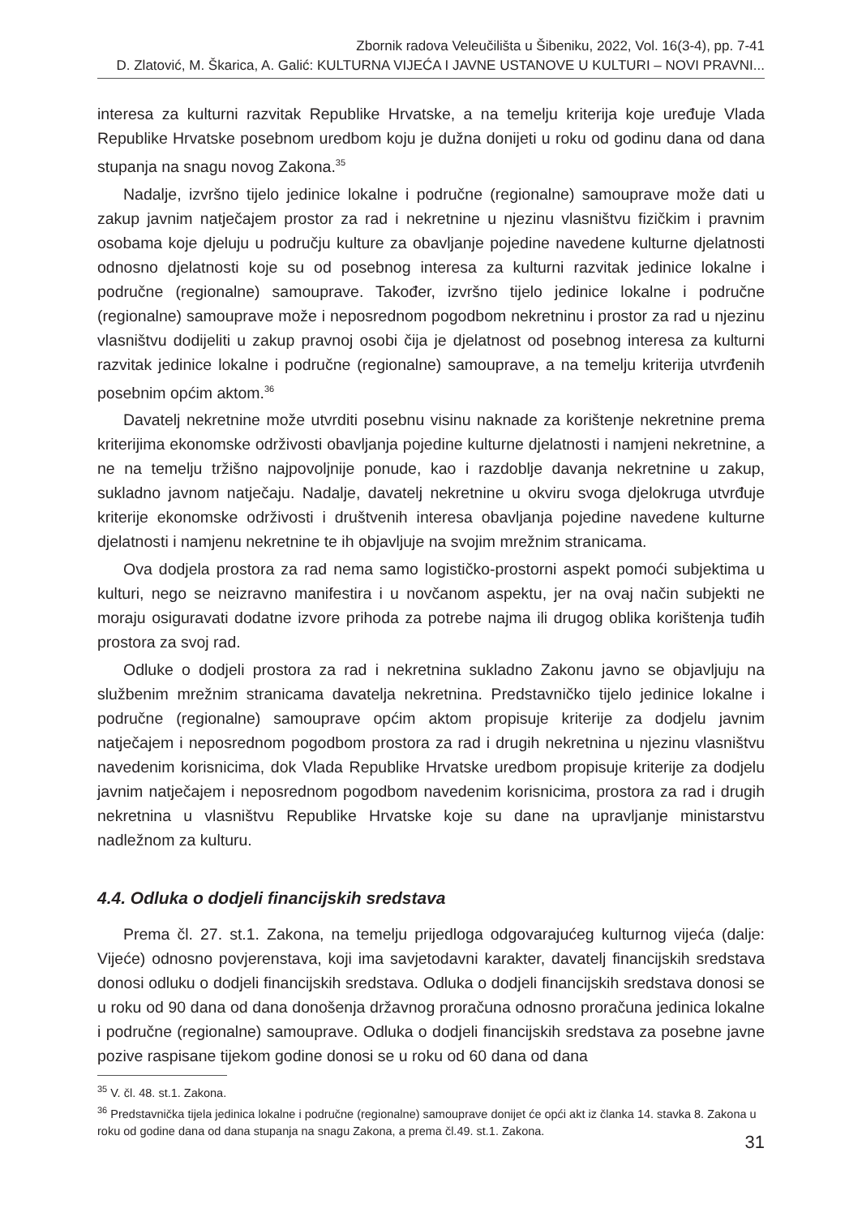Zbornik radova Veleučilišta u Šibeniku, 2022, Vol. 16(3-4), pp. 7-41
D. Zlatović, M. Škarica, A. Galić: KULTURNA VIJEĆA I JAVNE USTANOVE U KULTURI – NOVI PRAVNI...
interesa za kulturni razvitak Republike Hrvatske, a na temelju kriterija koje uređuje Vlada Republike Hrvatske posebnom uredbom koju je dužna donijeti u roku od godinu dana od dana stupanja na snagu novog Zakona.<sup>35</sup>
Nadalje, izvršno tijelo jedinice lokalne i područne (regionalne) samouprave može dati u zakup javnim natječajem prostor za rad i nekretnine u njezinu vlasništvu fizičkim i pravnim osobama koje djeluju u području kulture za obavljanje pojedine navedene kulturne djelatnosti odnosno djelatnosti koje su od posebnog interesa za kulturni razvitak jedinice lokalne i područne (regionalne) samouprave. Također, izvršno tijelo jedinice lokalne i područne (regionalne) samouprave može i neposrednom pogodbom nekretninu i prostor za rad u njezinu vlasništvu dodijeliti u zakup pravnoj osobi čija je djelatnost od posebnog interesa za kulturni razvitak jedinice lokalne i područne (regionalne) samouprave, a na temelju kriterija utvrđenih posebnim općim aktom.<sup>36</sup>
Davatelj nekretnine može utvrditi posebnu visinu naknade za korištenje nekretnine prema kriterijima ekonomske održivosti obavljanja pojedine kulturne djelatnosti i namjeni nekretnine, a ne na temelju tržišno najpovoljnije ponude, kao i razdoblje davanja nekretnine u zakup, sukladno javnom natječaju. Nadalje, davatelj nekretnine u okviru svoga djelokruga utvrđuje kriterije ekonomske održivosti i društvenih interesa obavljanja pojedine navedene kulturne djelatnosti i namjenu nekretnine te ih objavljuje na svojim mrežnim stranicama.
Ova dodjela prostora za rad nema samo logističko-prostorni aspekt pomoći subjektima u kulturi, nego se neizravno manifestira i u novčanom aspektu, jer na ovaj način subjekti ne moraju osiguravati dodatne izvore prihoda za potrebe najma ili drugog oblika korištenja tuđih prostora za svoj rad.
Odluke o dodjeli prostora za rad i nekretnina sukladno Zakonu javno se objavljuju na službenim mrežnim stranicama davatelja nekretnina. Predstavničko tijelo jedinice lokalne i područne (regionalne) samouprave općim aktom propisuje kriterije za dodjelu javnim natječajem i neposrednom pogodbom prostora za rad i drugih nekretnina u njezinu vlasništvu navedenim korisnicima, dok Vlada Republike Hrvatske uredbom propisuje kriterije za dodjelu javnim natječajem i neposrednom pogodbom navedenim korisnicima, prostora za rad i drugih nekretnina u vlasništvu Republike Hrvatske koje su dane na upravljanje ministarstvu nadležnom za kulturu.
4.4. Odluka o dodjeli financijskih sredstava
Prema čl. 27. st.1. Zakona, na temelju prijedloga odgovarajućeg kulturnog vijeća (dalje: Vijeće) odnosno povjerenstava, koji ima savjetodavni karakter, davatelj financijskih sredstava donosi odluku o dodjeli financijskih sredstava. Odluka o dodjeli financijskih sredstava donosi se u roku od 90 dana od dana donošenja državnog proračuna odnosno proračuna jedinica lokalne i područne (regionalne) samouprave. Odluka o dodjeli financijskih sredstava za posebne javne pozive raspisane tijekom godine donosi se u roku od 60 dana od dana
<sup>35</sup> V. čl. 48. st.1. Zakona.
<sup>36</sup> Predstavnička tijela jedinica lokalne i područne (regionalne) samouprave donijet će opći akt iz članka 14. stavka 8. Zakona u roku od godine dana od dana stupanja na snagu Zakona, a prema čl.49. st.1. Zakona.
31